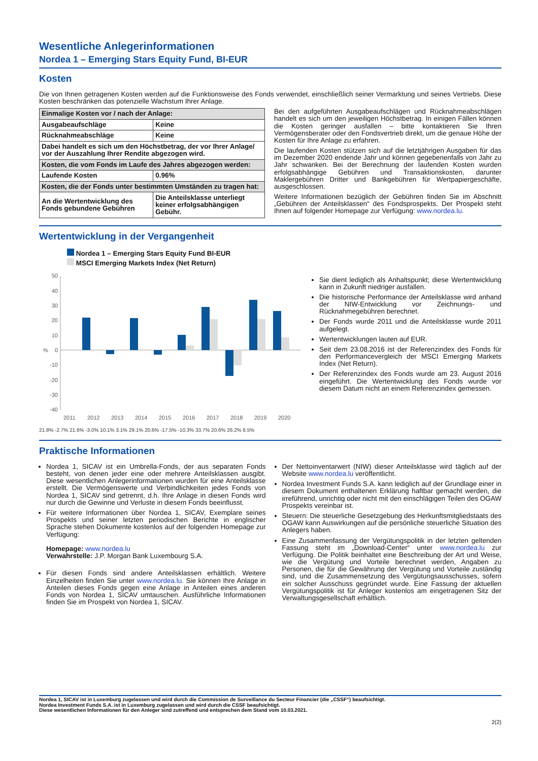Wesentliche Anlegerinformationen
Nordea 1 – Emerging Stars Equity Fund, BI-EUR
Kosten
Die von Ihnen getragenen Kosten werden auf die Funktionsweise des Fonds verwendet, einschließlich seiner Vermarktung und seines Vertriebs. Diese Kosten beschränken das potenzielle Wachstum Ihrer Anlage.
| Einmalige Kosten vor / nach der Anlage: | |
| Ausgabeaufschläge | Keine |
| Rücknahmeabschläge | Keine |
| Dabei handelt es sich um den Höchstbetrag, der vor Ihrer Anlage/ vor der Auszahlung Ihrer Rendite abgezogen wird. | |
| Kosten, die vom Fonds im Laufe des Jahres abgezogen werden: | |
| Laufende Kosten | 0.96% |
| Kosten, die der Fonds unter bestimmten Umständen zu tragen hat: | |
| An die Wertentwicklung des Fonds gebundene Gebühren | Die Anteilsklasse unterliegt keiner erfolgsabhängigen Gebühr. |
Bei den aufgeführten Ausgabeaufschlägen und Rücknahmeabschlägen handelt es sich um den jeweiligen Höchstbetrag. In einigen Fällen können die Kosten geringer ausfallen – bitte kontaktieren Sie Ihren Vermögensberater oder den Fondsvertrieb direkt, um die genaue Höhe der Kosten für Ihre Anlage zu erfahren.
Die laufenden Kosten stützen sich auf die letztjährigen Ausgaben für das im Dezember 2020 endende Jahr und können gegebenenfalls von Jahr zu Jahr schwanken. Bei der Berechnung der laufenden Kosten wurden erfolgsabhängige Gebühren und Transaktionskosten, darunter Maklergebühren Dritter und Bankgebühren für Wertpapiergeschäfte, ausgeschlossen.
Weitere Informationen bezüglich der Gebühren finden Sie im Abschnitt „Gebühren der Anteilsklassen“ des Fondsprospekts. Der Prospekt steht Ihnen auf folgender Homepage zur Verfügung: www.nordea.lu.
Wertentwicklung in der Vergangenheit
Nordea 1 – Emerging Stars Equity Fund BI-EUR
MSCI Emerging Markets Index (Net Return)
50
40
30
20
10
0
-10
-20
-30
-40
2011
2012
2013
2014
2015
2016
2017
2018
2019
2020
%
21.8% -2.7% 21.6% -3.0% 10.1% 3.1% 29.1% 20.6% -17.5% -10.3% 33.7% 20.6% 26.2% 8.5%
Sie dient lediglich als Anhaltspunkt; diese Wertentwicklung kann in Zukunft niedriger ausfallen.
Die historische Performance der Anteilsklasse wird anhand der NIW-Entwicklung vor Zeichnungs- und Rücknahmegebühren berechnet.
Der Fonds wurde 2011 und die Anteilsklasse wurde 2011 aufgelegt.
Wertentwicklungen lauten auf EUR.
Seit dem 23.08.2016 ist der Referenzindex des Fonds für den Performancevergleich der MSCI Emerging Markets Index (Net Return).
Der Referenzindex des Fonds wurde am 23. August 2016 eingeführt. Die Wertentwicklung des Fonds wurde vor diesem Datum nicht an einem Referenzindex gemessen.
Praktische Informationen
Nordea 1, SICAV ist ein Umbrella-Fonds, der aus separaten Fonds besteht, von denen jeder eine oder mehrere Anteilsklassen ausgibt. Diese wesentlichen Anlegerinformationen wurden für eine Anteilsklasse erstellt. Die Vermögenswerte und Verbindlichkeiten jedes Fonds von Nordea 1, SICAV sind getrennt, d.h. Ihre Anlage in diesen Fonds wird nur durch die Gewinne und Verluste in diesem Fonds beeinflusst.
Für weitere Informationen über Nordea 1, SICAV, Exemplare seines Prospekts und seiner letzten periodischen Berichte in englischer Sprache stehen Dokumente kostenlos auf der folgenden Homepage zur Verfügung:
Homepage: www.nordea.lu
Verwahrstelle: J.P. Morgan Bank Luxembourg S.A.
Für diesen Fonds sind andere Anteilsklassen erhältlich. Weitere Einzelheiten finden Sie unter www.nordea.lu. Sie können Ihre Anlage in Anteilen dieses Fonds gegen eine Anlage in Anteilen eines anderen Fonds von Nordea 1, SICAV umtauschen. Ausführliche Informationen finden Sie im Prospekt von Nordea 1, SICAV.
Der Nettoinventarwert (NIW) dieser Anteilsklasse wird täglich auf der Website www.nordea.lu veröffentlicht.
Nordea Investment Funds S.A. kann lediglich auf der Grundlage einer in diesem Dokument enthaltenen Erklärung haftbar gemacht werden, die irreführend, unrichtig oder nicht mit den einschlägigen Teilen des OGAW Prospekts vereinbar ist.
Steuern: Die steuerliche Gesetzgebung des Herkunftsmitgliedstaats des OGAW kann Auswirkungen auf die persönliche steuerliche Situation des Anlegers haben.
Eine Zusammenfassung der Vergütungspolitik in der letzten geltenden Fassung steht im „Download-Center“ unter www.nordea.lu zur Verfügung. Die Politik beinhaltet eine Beschreibung der Art und Weise, wie die Vergütung und Vorteile berechnet werden, Angaben zu Personen, die für die Gewährung der Vergütung und Vorteile zuständig sind, und die Zusammensetzung des Vergütungsausschusses, sofern ein solcher Ausschuss gegründet wurde. Eine Fassung der aktuellen Vergütungspolitik ist für Anleger kostenlos am eingetragenen Sitz der Verwaltungsgesellschaft erhältlich.
Nordea 1, SICAV ist in Luxemburg zugelassen und wird durch die Commission de Surveillance du Secteur Financier (die „CSSF“) beaufsichtigt.
Nordea Investment Funds S.A. ist in Luxemburg zugelassen und wird durch die CSSF beaufsichtigt.
Diese wesentlichen Informationen für den Anleger sind zutreffend und entsprechen dem Stand vom 10.03.2021.
2(2)